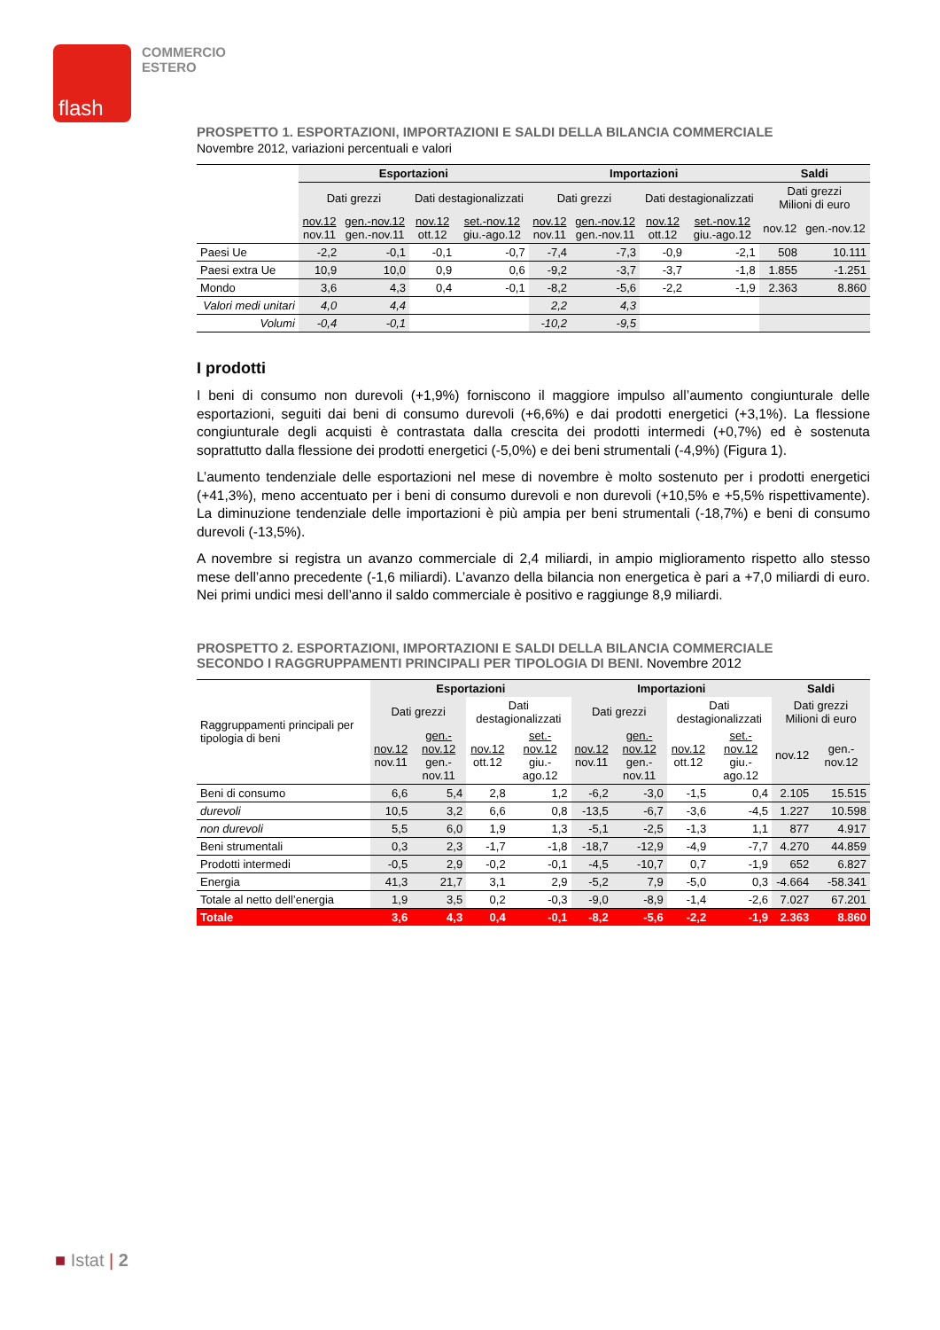flash
COMMERCIO
ESTERO
PROSPETTO 1. ESPORTAZIONI, IMPORTAZIONI E SALDI DELLA BILANCIA COMMERCIALE
Novembre 2012, variazioni percentuali e valori
| | Esportazioni | | | | Importazioni | | | | Saldi | |
| --- | --- | --- | --- | --- | --- | --- | --- | --- | --- | --- |
| | Dati grezzi | | Dati destagionalizzati | | Dati grezzi | | Dati destagionalizzati | | Dati grezzi Milioni di euro | |
| | nov.12 nov.11 | gen.-nov.12 gen.-nov.11 | nov.12 ott.12 | set.-nov.12 giu.-ago.12 | nov.12 nov.11 | gen.-nov.12 gen.-nov.11 | nov.12 ott.12 | set.-nov.12 giu.-ago.12 | nov.12 | gen.-nov.12 |
| Paesi Ue | -2,2 | -0,1 | -0,1 | -0,7 | -7,4 | -7,3 | -0,9 | -2,1 | 508 | 10.111 |
| Paesi extra Ue | 10,9 | 10,0 | 0,9 | 0,6 | -9,2 | -3,7 | -3,7 | -1,8 | 1.855 | -1.251 |
| Mondo | 3,6 | 4,3 | 0,4 | -0,1 | -8,2 | -5,6 | -2,2 | -1,9 | 2.363 | 8.860 |
| Valori medi unitari | 4,0 | 4,4 | | | 2,2 | 4,3 | | | | |
| Volumi | -0,4 | -0,1 | | | -10,2 | -9,5 | | | | |
I prodotti
I beni di consumo non durevoli (+1,9%) forniscono il maggiore impulso all’aumento congiunturale delle esportazioni, seguiti dai beni di consumo durevoli (+6,6%) e dai prodotti energetici (+3,1%). La flessione congiunturale degli acquisti è contrastata dalla crescita dei prodotti intermedi (+0,7%) ed è sostenuta soprattutto dalla flessione dei prodotti energetici (-5,0%) e dei beni strumentali (-4,9%) (Figura 1).
L’aumento tendenziale delle esportazioni nel mese di novembre è molto sostenuto per i prodotti energetici (+41,3%), meno accentuato per i beni di consumo durevoli e non durevoli (+10,5% e +5,5% rispettivamente). La diminuzione tendenziale delle importazioni è più ampia per beni strumentali (-18,7%) e beni di consumo durevoli (-13,5%).
A novembre si registra un avanzo commerciale di 2,4 miliardi, in ampio miglioramento rispetto allo stesso mese dell’anno precedente (-1,6 miliardi). L’avanzo della bilancia non energetica è pari a +7,0 miliardi di euro. Nei primi undici mesi dell’anno il saldo commerciale è positivo e raggiunge 8,9 miliardi.
PROSPETTO 2. ESPORTAZIONI, IMPORTAZIONI E SALDI DELLA BILANCIA COMMERCIALE
SECONDO I RAGGRUPPAMENTI PRINCIPALI PER TIPOLOGIA DI BENI. Novembre 2012
| Raggruppamenti principali per tipologia di beni | Esportazioni | | | | Importazioni | | | | Saldi | |
| | Dati grezzi | | Dati destagionalizzati | | Dati grezzi | | Dati destagionalizzati | | Dati grezzi Milioni di euro | |
| | nov.12 nov.11 | gen.-nov.12 gen.-nov.11 | nov.12 ott.12 | set.-nov.12 giu.-ago.12 | nov.12 nov.11 | gen.-nov.12 gen.-nov.11 | nov.12 ott.12 | set.-nov.12 giu.-ago.12 | nov.12 | gen.-nov.12 |
| Beni di consumo | 6,6 | 5,4 | 2,8 | 1,2 | -6,2 | -3,0 | -1,5 | 0,4 | 2.105 | 15.515 |
| durevoli | 10,5 | 3,2 | 6,6 | 0,8 | -13,5 | -6,7 | -3,6 | -4,5 | 1.227 | 10.598 |
| non durevoli | 5,5 | 6,0 | 1,9 | 1,3 | -5,1 | -2,5 | -1,3 | 1,1 | 877 | 4.917 |
| Beni strumentali | 0,3 | 2,3 | -1,7 | -1,8 | -18,7 | -12,9 | -4,9 | -7,7 | 4.270 | 44.859 |
| Prodotti intermedi | -0,5 | 2,9 | -0,2 | -0,1 | -4,5 | -10,7 | 0,7 | -1,9 | 652 | 6.827 |
| Energia | 41,3 | 21,7 | 3,1 | 2,9 | -5,2 | 7,9 | -5,0 | 0,3 | -4.664 | -58.341 |
| Totale al netto dell’energia | 1,9 | 3,5 | 0,2 | -0,3 | -9,0 | -8,9 | -1,4 | -2,6 | 7.027 | 67.201 |
| Totale | 3,6 | 4,3 | 0,4 | -0,1 | -8,2 | -5,6 | -2,2 | -1,9 | 2.363 | 8.860 |
■ Istat | 2